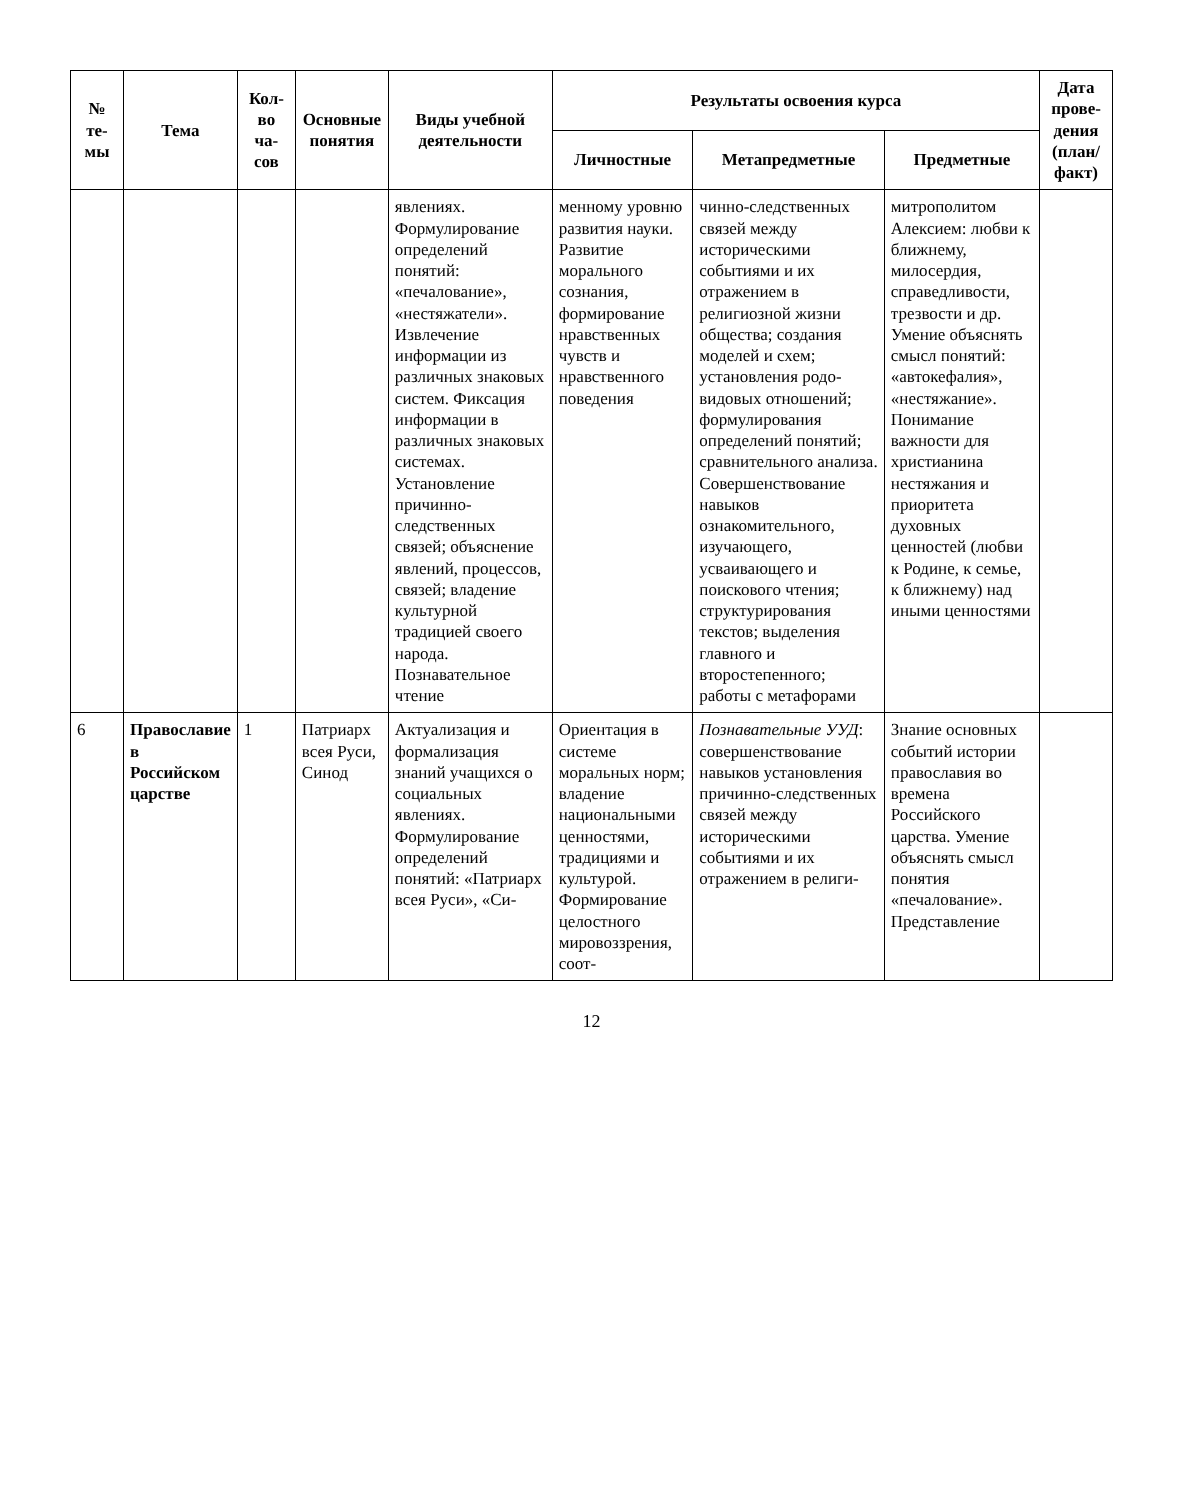| № те-мы | Тема | Кол-во ча-сов | Основные понятия | Виды учебной деятельности | Результаты освоения курса | | | Дата прове-дения (план/ факт) |
| --- | --- | --- | --- | --- | --- | --- | --- | --- |
| | | | | | Личностные | Метапредметные | Предметные | |
| | | | | явлениях. Формулирование определений понятий: «печалование», «нестяжатели». Извлечение информации из различных знаковых систем. Фиксация информации в различных знаковых системах. Установление причинно-следственных связей; объяснение явлений, процессов, связей; владение культурной традицией своего народа. Познавательное чтение | менному уровню развития науки. Развитие морального сознания, формирование нравственных чувств и нравственного поведения | чинно-следственных связей между историческими событиями и их отражением в религиозной жизни общества; создания моделей и схем; установления родо-видовых отношений; формулирования определений понятий; сравнительного анализа. Совершенствование навыков ознакомительного, изучающего, усваивающего и поискового чтения; структурирования текстов; выделения главного и второстепенного; работы с метафорами | митрополитом Алексием: любви к ближнему, милосердия, справедливости, трезвости и др. Умение объяснять смысл понятий: «автокефалия», «нестяжание». Понимание важности для христианина нестяжания и приоритета духовных ценностей (любви к Родине, к семье, к ближнему) над иными ценностями | |
| 6 | Православие в Российском царстве | 1 | Патриарх всея Руси, Синод | Актуализация и формализация знаний учащихся о социальных явлениях. Формулирование определений понятий: «Патриарх всея Руси», «Си- | Ориентация в системе моральных норм; владение национальными ценностями, традициями и культурой. Формирование целостного мировоззрения, соот- | Познавательные УУД : совершенствование навыков установления причинно-следственных связей между историческими событиями и их отражением в религи- | Знание основных событий истории православия во времена Российского царства. Умение объяснять смысл понятия «печалование». Представление | |
12